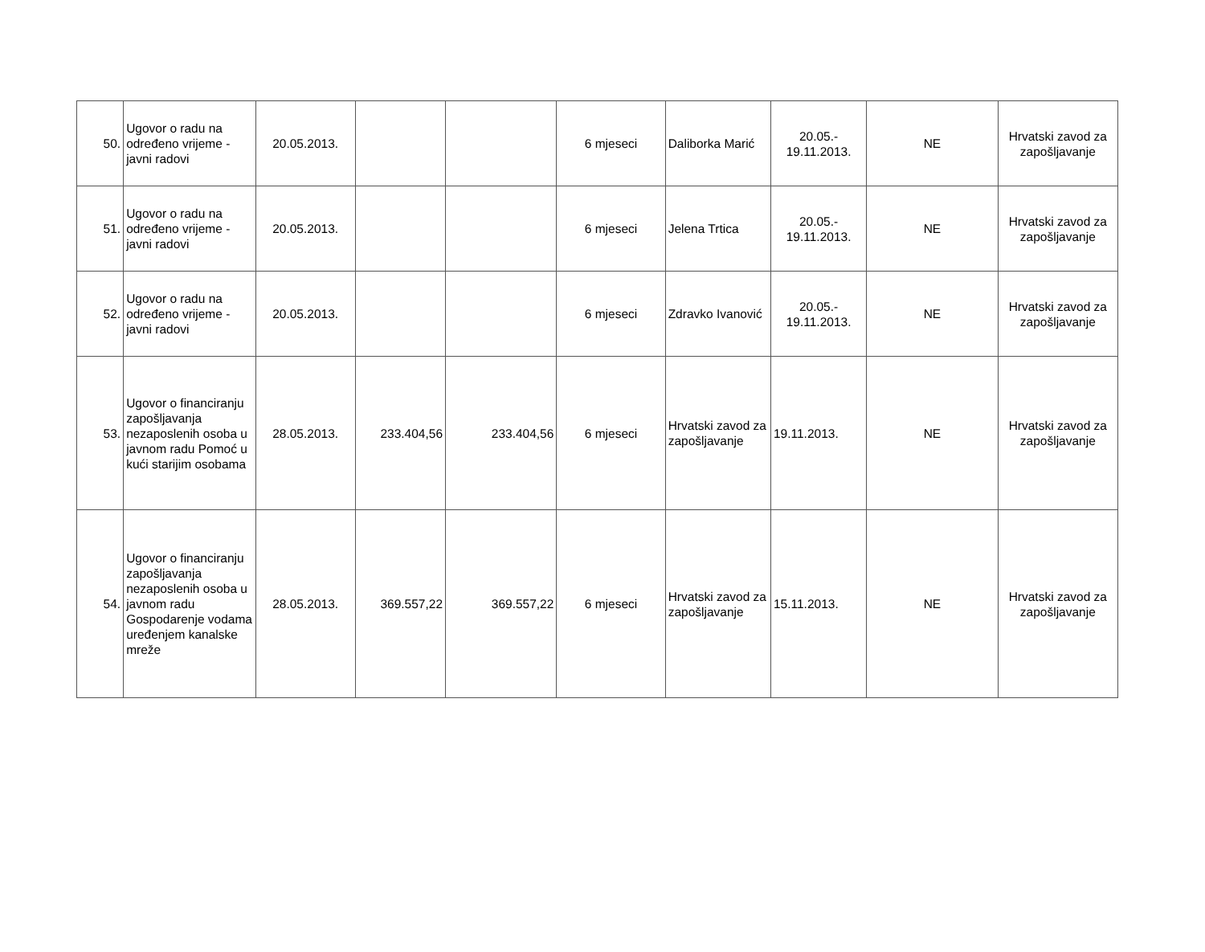| 50. | Ugovor o radu na određeno vrijeme - javni radovi | 20.05.2013. | | | 6 mjeseci | Daliborka Marić | 20.05.- 19.11.2013. | NE | Hrvatski zavod za zapošljavanje |
| 51. | Ugovor o radu na određeno vrijeme - javni radovi | 20.05.2013. | | | 6 mjeseci | Jelena Trtica | 20.05.- 19.11.2013. | NE | Hrvatski zavod za zapošljavanje |
| 52. | Ugovor o radu na određeno vrijeme - javni radovi | 20.05.2013. | | | 6 mjeseci | Zdravko Ivanović | 20.05.- 19.11.2013. | NE | Hrvatski zavod za zapošljavanje |
| 53. | Ugovor o financiranju zapošljavanja nezaposlenih osoba u javnom radu Pomoć u kući starijim osobama | 28.05.2013. | 233.404,56 | 233.404,56 | 6 mjeseci | Hrvatski zavod za zapošljavanje | 19.11.2013. | NE | Hrvatski zavod za zapošljavanje |
| 54. | Ugovor o financiranju zapošljavanja nezaposlenih osoba u javnom radu Gospodarenje vodama uređenjem kanalske mreže | 28.05.2013. | 369.557,22 | 369.557,22 | 6 mjeseci | Hrvatski zavod za zapošljavanje | 15.11.2013. | NE | Hrvatski zavod za zapošljavanje |